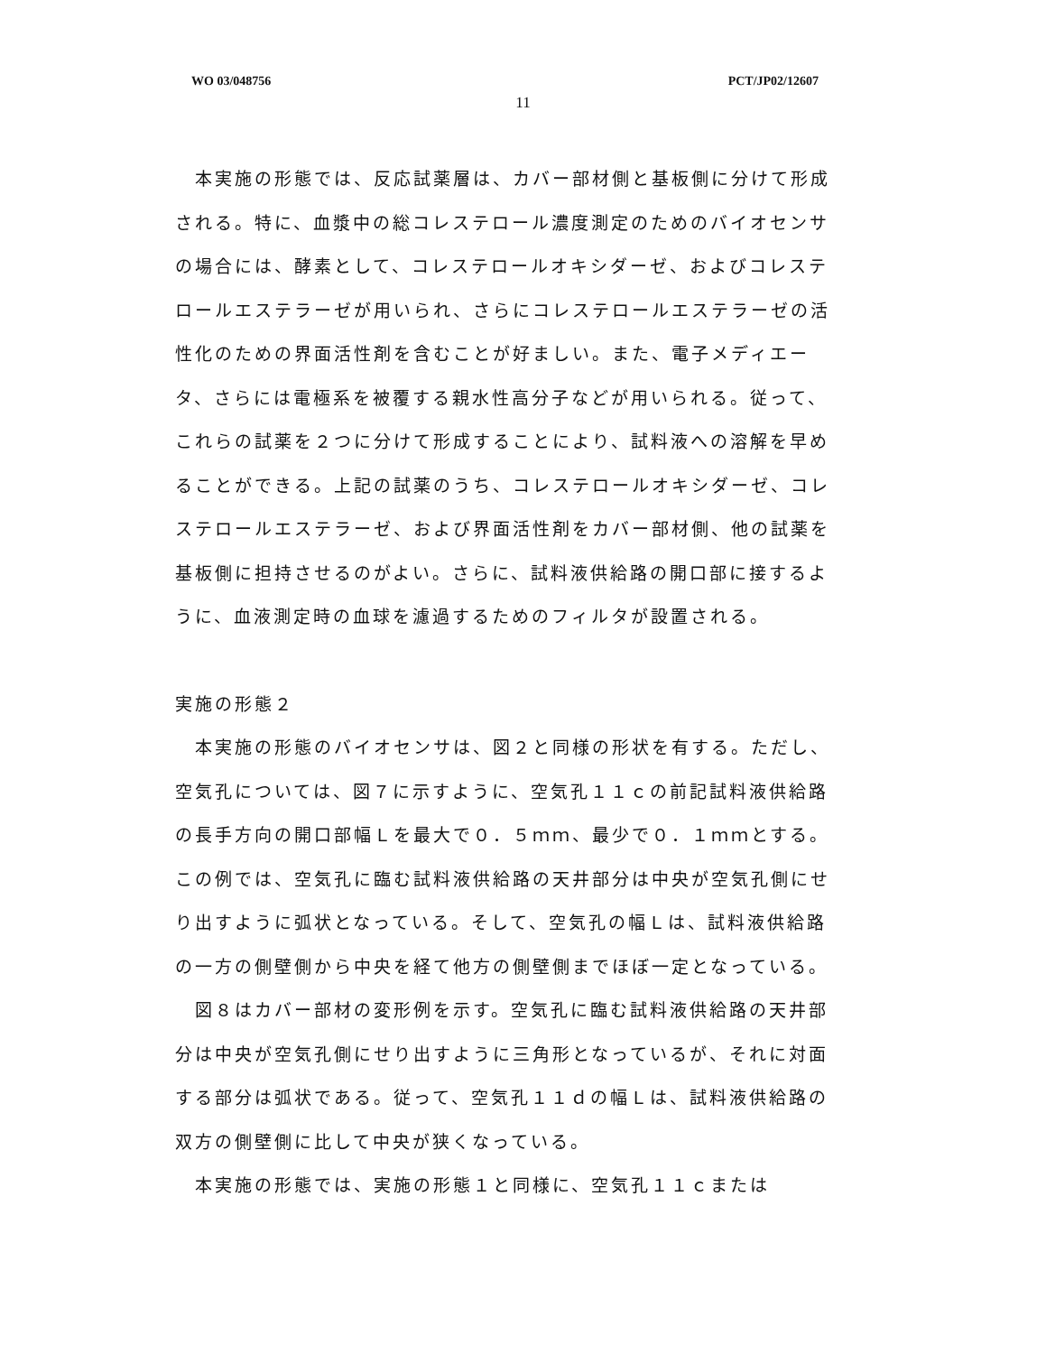WO 03/048756 PCT/JP02/12607
11
本実施の形態では、反応試薬層は、カバー部材側と基板側に分けて形成される。特に、血漿中の総コレステロール濃度測定のためのバイオセンサの場合には、酵素として、コレステロールオキシダーゼ、およびコレステロールエステラーゼが用いられ、さらにコレステロールエステラーゼの活性化のための界面活性剤を含むことが好ましい。また、電子メディエータ、さらには電極系を被覆する親水性高分子などが用いられる。従って、これらの試薬を２つに分けて形成することにより、試料液への溶解を早めることができる。上記の試薬のうち、コレステロールオキシダーゼ、コレステロールエステラーゼ、および界面活性剤をカバー部材側、他の試薬を基板側に担持させるのがよい。さらに、試料液供給路の開口部に接するように、血液測定時の血球を濾過するためのフィルタが設置される。
実施の形態２
本実施の形態のバイオセンサは、図２と同様の形状を有する。ただし、空気孔については、図７に示すように、空気孔１１ｃの前記試料液供給路の長手方向の開口部幅Ｌを最大で０．５ｍｍ、最少で０．１ｍｍとする。この例では、空気孔に臨む試料液供給路の天井部分は中央が空気孔側にせり出すように弧状となっている。そして、空気孔の幅Ｌは、試料液供給路の一方の側壁側から中央を経て他方の側壁側までほぼ一定となっている。
図８はカバー部材の変形例を示す。空気孔に臨む試料液供給路の天井部分は中央が空気孔側にせり出すように三角形となっているが、それに対面する部分は弧状である。従って、空気孔１１ｄの幅Ｌは、試料液供給路の双方の側壁側に比して中央が狭くなっている。
本実施の形態では、実施の形態１と同様に、空気孔１１ｃまたは